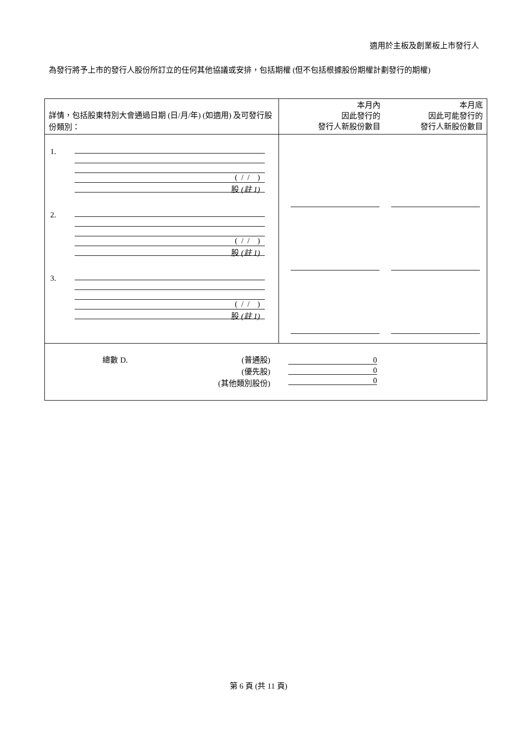適用於主板及創業板上市發行人
為發行將予上市的發行人股份所訂立的任何其他協議或安排，包括期權 (但不包括根據股份期權計劃發行的期權)
| 詳情，包括股東特別大會通過日期 (日/月/年) (如適用) 及可發行股份類別： | 本月內 因此發行的 發行人新股份數目 本月底 因此可能發行的 發行人新股份數目 |
| --- | --- |
| 1. ( / / ) 股 (註 1) 2. ( / / ) 股 (註 1) 3. ( / / ) 股 (註 1) | |
| 總數 D. (普通股) (優先股) (其他類別股份) 0 0 0 | |
第 6 頁 (共 11 頁)